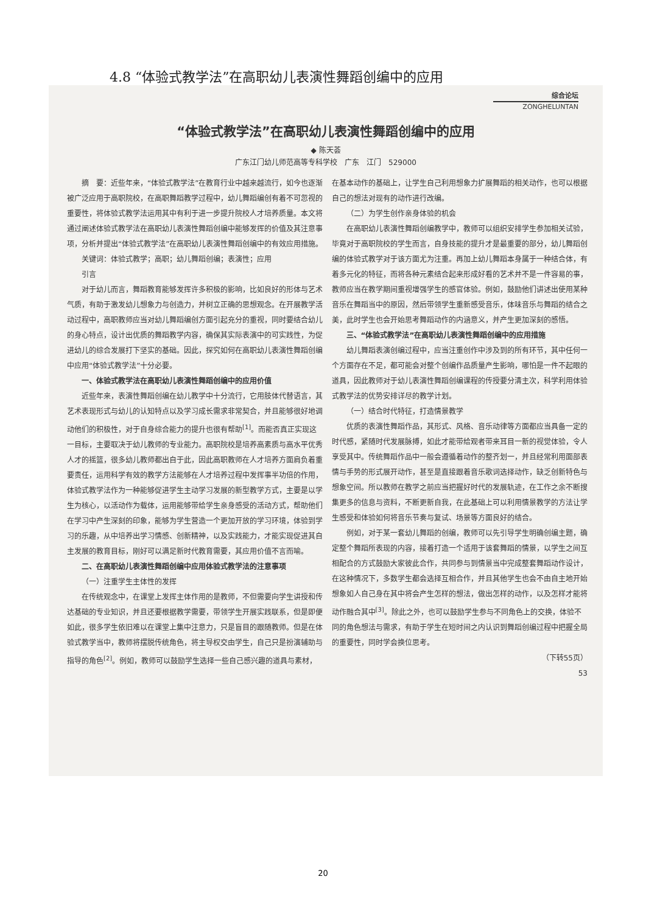4.8 “体验式教学法”在高职幼儿表演性舞蹈创编中的应用
综合论坛
ZONGHELUNTAN
“体验式教学法”在高职幼儿表演性舞蹈创编中的应用
◆ 陈天荟
广东江门幼儿师范高等专科学校　广东　江门　529000
摘　要：近些年来，“体验式教学法”在教育行业中越来越流行，如今也逐渐被广泛应用于高职院校，在高职舞蹈教学过程中，幼儿舞蹈编创有着不可忽视的重要性，将体验式教学法运用其中有利于进一步提升院校人才培养质量。本文将通过阐述体验式教学法在高职幼儿表演性舞蹈创编中能够发挥的价值及其注意事项，分析并提出“体验式教学法”在高职幼儿表演性舞蹈创编中的有效应用措施。
关键词：体验式教学；高职；幼儿舞蹈创编；表演性；应用
引言
对于幼儿而言，舞蹈教育能够发挥许多积极的影响，比如良好的形体与艺术气质，有助于激发幼儿想象力与创造力，并树立正确的思想观念。在开展教学活动过程中，高职教师应当对幼儿舞蹈编创方面引起充分的重视，同时要结合幼儿的身心特点，设计出优质的舞蹈教学内容，确保其实际表演中的可实践性，为促进幼儿的综合发展打下坚实的基础。因此，探究如何在高职幼儿表演性舞蹈创编中应用“体验式教学法”十分必要。
一、体验式教学法在高职幼儿表演性舞蹈创编中的应用价值
近些年来，表演性舞蹈创编在幼儿教学中十分流行，它用肢体代替语言，其艺术表现形式与幼儿的认知特点以及学习成长需求非常契合，并且能够很好地调动他们的积极性，对于自身综合能力的提升也很有帮助<sup>[1]</sup>。而能否真正实现这一目标，主要取决于幼儿教师的专业能力。高职院校是培养高素质与高水平优秀人才的摇篮，很多幼儿教师都出自于此，因此高职教师在人才培养方面肩负着重要责任，运用科学有效的教学方法能够在人才培养过程中发挥事半功倍的作用，体验式教学法作为一种能够促进学生主动学习发展的新型教学方式，主要是以学生为核心，以活动作为载体，运用能够带给学生亲身感受的活动方式，帮助他们在学习中产生深刻的印象，能够为学生营造一个更加开放的学习环境，体验到学习的乐趣，从中培养出学习情感、创新精神，以及实践能力，才能实现促进其自主发展的教育目标，刚好可以满足新时代教育需要，其应用价值不言而喻。
二、在高职幼儿表演性舞蹈创编中应用体验式教学法的注意事项
（一）注重学生主体性的发挥
在传统观念中，在课堂上发挥主体作用的是教师，不但需要向学生讲授和传达基础的专业知识，并且还要根据教学需要，带领学生开展实践联系，但是即便如此，很多学生依旧难以在课堂上集中注意力，只是盲目的跟随教师。但是在体验式教学当中，教师将摆脱传统角色，将主导权交由学生，自己只是扮演辅助与指导的角色<sup>[2]</sup>。例如，教师可以鼓励学生选择一些自己感兴趣的道具与素材，在基本动作的基础上，让学生自己利用想象力扩展舞蹈的相关动作，也可以根据自己的想法对现有的动作进行改编。
（二）为学生创作亲身体验的机会
在高职幼儿表演性舞蹈创编教学中，教师可以组织安排学生参加相关试验，毕竟对于高职院校的学生而言，自身技能的提升才是最重要的部分，幼儿舞蹈创编的体验式教学对于该方面尤为注重。再加上幼儿舞蹈本身属于一种结合体，有着多元化的特征，而将各种元素结合起来形成好看的艺术并不是一件容易的事，教师应当在教学期间重视增强学生的感官体验。例如，鼓励他们讲述出使用某种音乐在舞蹈当中的原因，然后带领学生重新感受音乐，体味音乐与舞蹈的结合之美，此时学生也会开始思考舞蹈动作的内涵意义，并产生更加深刻的感悟。
三、“体验式教学法”在高职幼儿表演性舞蹈创编中的应用措施
幼儿舞蹈表演创编过程中，应当注重创作中涉及到的所有环节，其中任何一个方面存在不足，都可能会对整个创编作品质量产生影响，哪怕是一件不起眼的道具，因此教师对于幼儿表演性舞蹈创编课程的传授要分清主次，科学利用体验式教学法的优势安排详尽的教学计划。
（一）结合时代特征，打造情景教学
优质的表演性舞蹈作品，其形式、风格、音乐动律等方面都应当具备一定的时代感，紧随时代发展脉搏，如此才能带给观者带来耳目一新的视觉体验，令人享受其中。传统舞蹈作品中一般会遵循着动作的整齐划一，并且经常利用面部表情与手势的形式展开动作，甚至是直接跟着音乐歌词选择动作，缺乏创新特色与想象空间。所以教师在教学之前应当把握好时代的发展轨迹，在工作之余不断搜集更多的信息与资料，不断更新自我，在此基础上可以利用情景教学的方法让学生感受和体验如何将音乐节奏与复试、场景等方面良好的结合。
例如，对于某一套幼儿舞蹈的创编，教师可以先引导学生明确创编主题，确定整个舞蹈所表现的内容，接着打造一个适用于该套舞蹈的情景，以学生之间互相配合的方式鼓励大家彼此合作，共同参与到情景当中完成整套舞蹈动作设计，在这种情况下，多数学生都会选择互相合作，并且其他学生也会不由自主地开始想象如人自己身在其中将会产生怎样的想法，做出怎样的动作，以及怎样才能将动作融合其中<sup>[3]</sup>。除此之外，也可以鼓励学生参与不同角色上的交换，体验不同的角色想法与需求，有助于学生在短时间之内认识到舞蹈创编过程中把握全局的重要性，同时学会换位思考。
（下转55页）
53
20